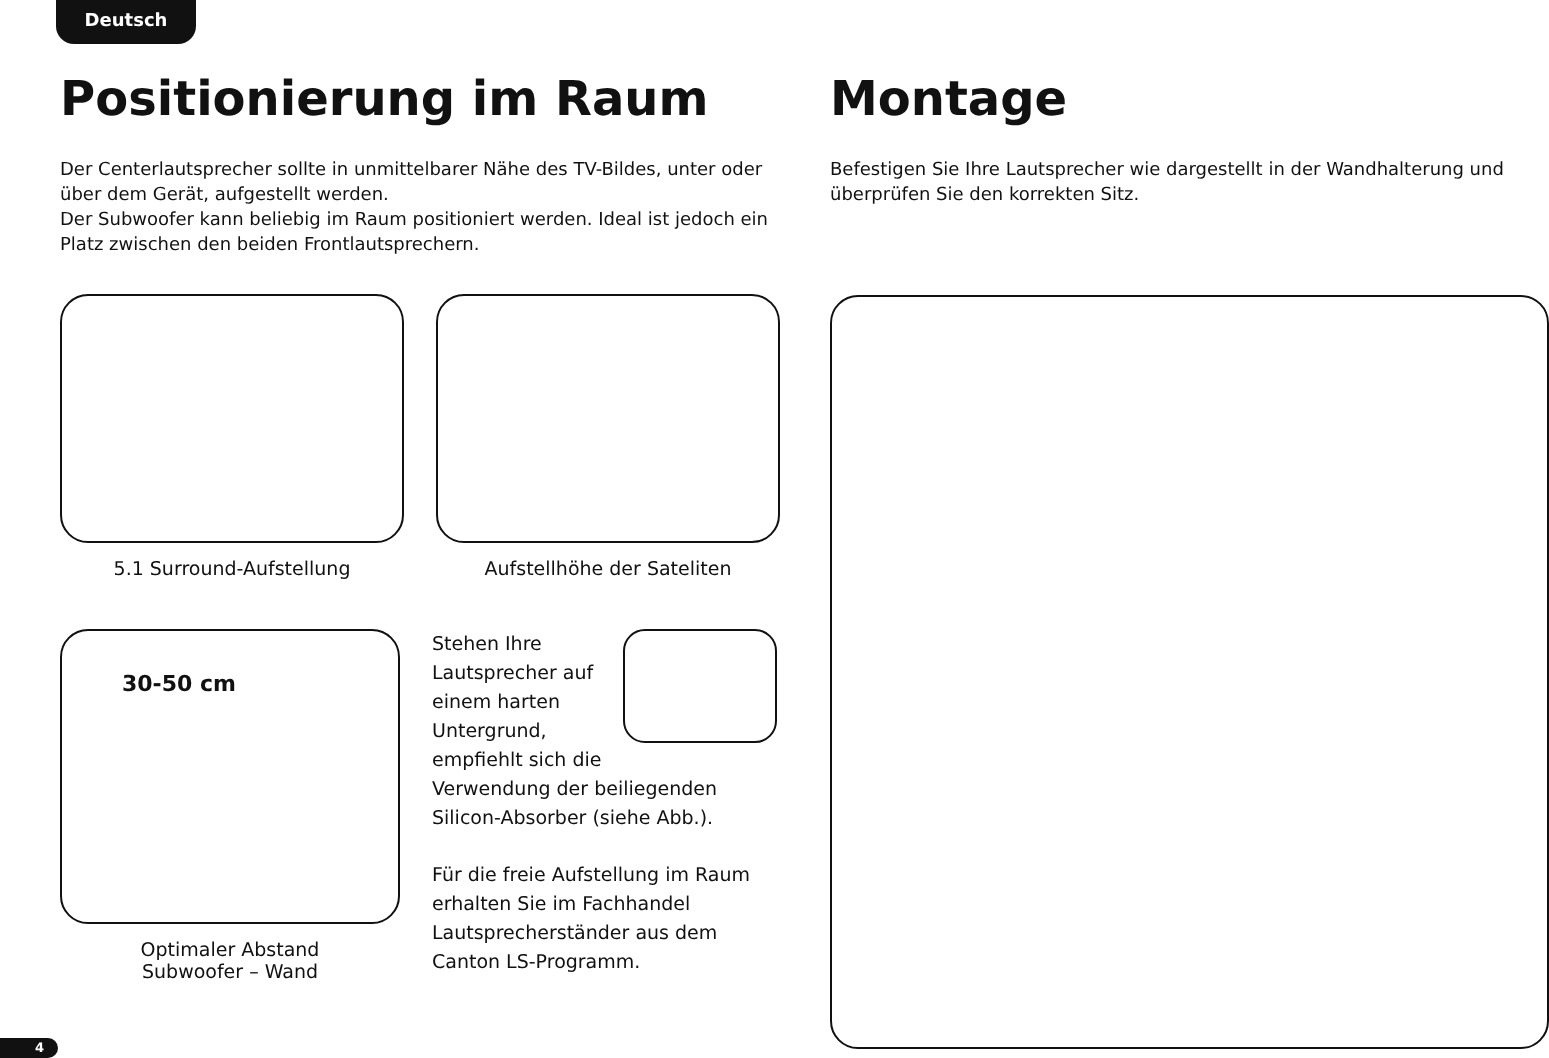Deutsch
Positionierung im Raum
Der Centerlautsprecher sollte in unmittelbarer Nähe des TV-Bildes, unter oder über dem Gerät, aufgestellt werden.
Der Subwoofer kann beliebig im Raum positioniert werden. Ideal ist jedoch ein Platz zwischen den beiden Frontlautsprechern.
5.1 Surround-Aufstellung Aufstellhöhe der Sateliten
30-50 cm
Optimaler Abstand
Subwoofer – Wand
Stehen Ihre Lautsprecher auf einem harten Untergrund, empfiehlt sich die Verwendung der beiliegenden Silicon-Absorber (siehe Abb.).
Für die freie Aufstellung im Raum erhalten Sie im Fachhandel Lautsprecherständer aus dem Canton LS-Programm.
Montage
Befestigen Sie Ihre Lautsprecher wie dargestellt in der Wandhalterung und überprüfen Sie den korrekten Sitz.
4